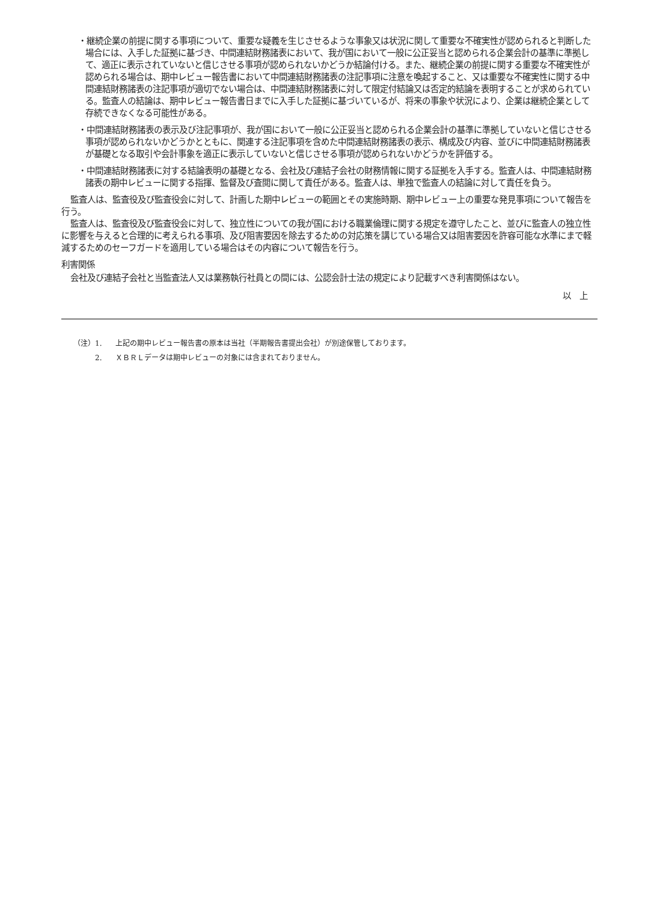・継続企業の前提に関する事項について、重要な疑義を生じさせるような事象又は状況に関して重要な不確実性が認められると判断した場合には、入手した証拠に基づき、中間連結財務諸表において、我が国において一般に公正妥当と認められる企業会計の基準に準拠して、適正に表示されていないと信じさせる事項が認められないかどうか結論付ける。また、継続企業の前提に関する重要な不確実性が認められる場合は、期中レビュー報告書において中間連結財務諸表の注記事項に注意を喚起すること、又は重要な不確実性に関する中間連結財務諸表の注記事項が適切でない場合は、中間連結財務諸表に対して限定付結論又は否定的結論を表明することが求められている。監査人の結論は、期中レビュー報告書日までに入手した証拠に基づいているが、将来の事象や状況により、企業は継続企業として存続できなくなる可能性がある。
・中間連結財務諸表の表示及び注記事項が、我が国において一般に公正妥当と認められる企業会計の基準に準拠していないと信じさせる事項が認められないかどうかとともに、関連する注記事項を含めた中間連結財務諸表の表示、構成及び内容、並びに中間連結財務諸表が基礎となる取引や会計事象を適正に表示していないと信じさせる事項が認められないかどうかを評価する。
・中間連結財務諸表に対する結論表明の基礎となる、会社及び連結子会社の財務情報に関する証拠を入手する。監査人は、中間連結財務諸表の期中レビューに関する指揮、監督及び査閲に関して責任がある。監査人は、単独で監査人の結論に対して責任を負う。
監査人は、監査役及び監査役会に対して、計画した期中レビューの範囲とその実施時期、期中レビュー上の重要な発見事項について報告を行う。
監査人は、監査役及び監査役会に対して、独立性についての我が国における職業倫理に関する規定を遵守したこと、並びに監査人の独立性に影響を与えると合理的に考えられる事項、及び阻害要因を除去するための対応策を講じている場合又は阻害要因を許容可能な水準にまで軽減するためのセーフガードを適用している場合はその内容について報告を行う。
利害関係
会社及び連結子会社と当監査法人又は業務執行社員との間には、公認会計士法の規定により記載すべき利害関係はない。
以　上
（注）1. 上記の期中レビュー報告書の原本は当社（半期報告書提出会社）が別途保管しております。
2. ＸＢＲＬデータは期中レビューの対象には含まれておりません。